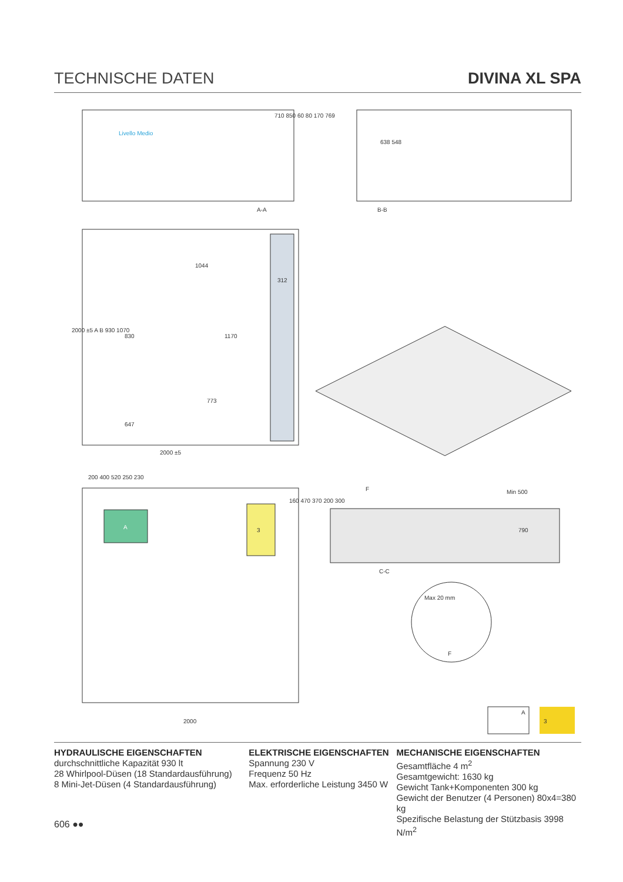TECHNISCHE DATEN DIVINA XL SPA
Livello Medio
A-A
710 850 60 80 170 769
B-B
638 548
1044
312
830
1170
773
647
2000 ±5
2000 ±5 A B 930 1070
A
3
200 400 520 250 230
2000
160 470 370 200 300
F
Min 500
790
C-C
Max 20 mm
F
A
3
HYDRAULISCHE EIGENSCHAFTEN
durchschnittliche Kapazität 930 lt
28 Whirlpool-Düsen (18 Standardausführung)
8 Mini-Jet-Düsen (4 Standardausführung)
ELEKTRISCHE EIGENSCHAFTEN
Spannung 230 V
Frequenz 50 Hz
Max. erforderliche Leistung 3450 W
MECHANISCHE EIGENSCHAFTEN
Gesamtfläche 4 m<sup>2</sup>
Gesamtgewicht: 1630 kg
Gewicht Tank+Komponenten 300 kg
Gewicht der Benutzer (4 Personen) 80x4=380 kg
Spezifische Belastung der Stützbasis 3998 N/m<sup>2</sup>
606 ●●